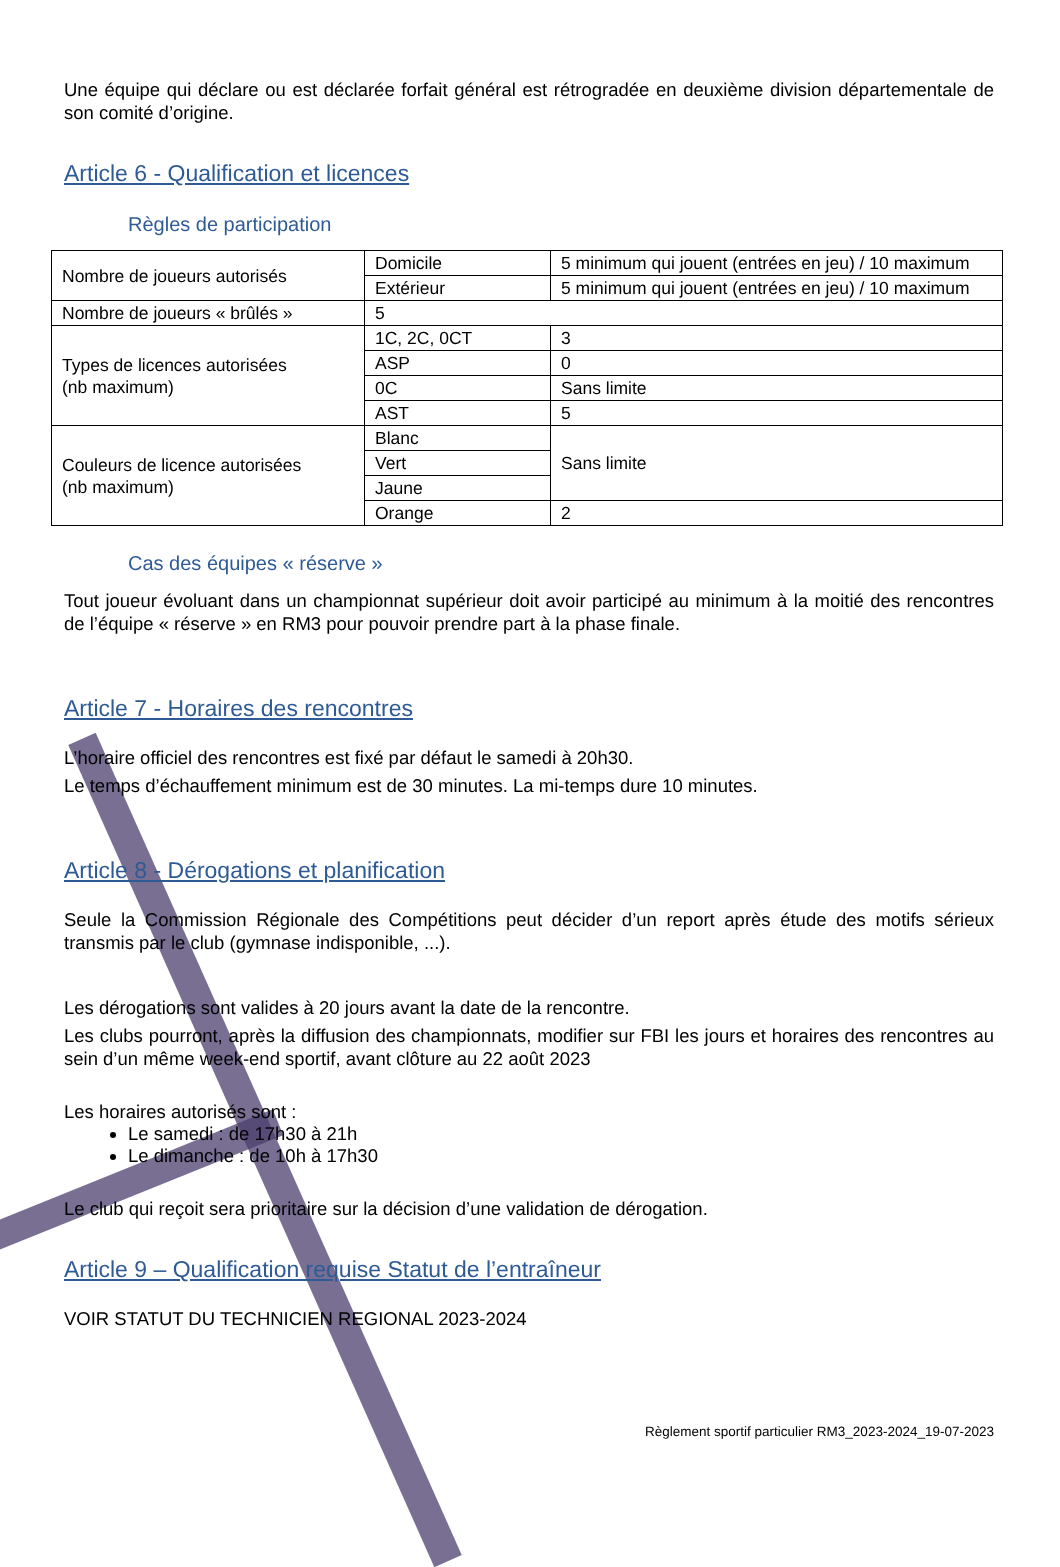Une équipe qui déclare ou est déclarée forfait général est rétrogradée en deuxième division départementale de son comité d’origine.
Article 6 - Qualification et licences
Règles de participation
| Nombre de joueurs autorisés | Domicile | 5 minimum qui jouent (entrées en jeu) / 10 maximum |
| | Extérieur | 5 minimum qui jouent (entrées en jeu) / 10 maximum |
| Nombre de joueurs « brûlés » | 5 | |
| Types de licences autorisées (nb maximum) | 1C, 2C, 0CT | 3 |
| | ASP | 0 |
| | 0C | Sans limite |
| | AST | 5 |
| Couleurs de licence autorisées (nb maximum) | Blanc | Sans limite |
| | Vert | |
| | Jaune | |
| | Orange | 2 |
Cas des équipes « réserve »
Tout joueur évoluant dans un championnat supérieur doit avoir participé au minimum à la moitié des rencontres de l’équipe « réserve » en RM3 pour pouvoir prendre part à la phase finale.
Article 7 - Horaires des rencontres
L’horaire officiel des rencontres est fixé par défaut le samedi à 20h30.
Le temps d’échauffement minimum est de 30 minutes. La mi-temps dure 10 minutes.
Article 8 - Dérogations et planification
Seule la Commission Régionale des Compétitions peut décider d’un report après étude des motifs sérieux transmis par le club (gymnase indisponible, ...).
Les dérogations sont valides à 20 jours avant la date de la rencontre.
Les clubs pourront, après la diffusion des championnats, modifier sur FBI les jours et horaires des rencontres au sein d’un même week-end sportif, avant clôture au 22 août 2023
Les horaires autorisés sont :
Le samedi : de 17h30 à 21h
Le dimanche : de 10h à 17h30
Le club qui reçoit sera prioritaire sur la décision d’une validation de dérogation.
Article 9 – Qualification requise Statut de l’entraîneur
VOIR STATUT DU TECHNICIEN REGIONAL 2023-2024
Règlement sportif particulier RM3_2023-2024_19-07-2023